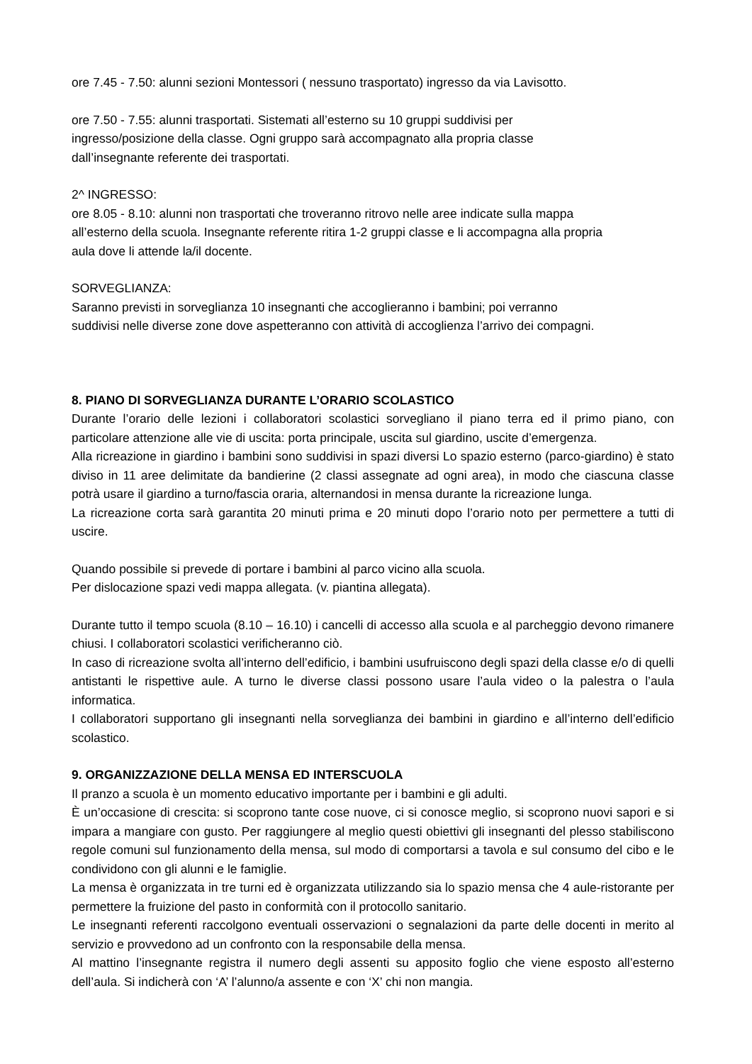ore 7.45 - 7.50: alunni sezioni Montessori ( nessuno trasportato) ingresso da via Lavisotto.
ore 7.50 - 7.55: alunni trasportati. Sistemati all’esterno su 10 gruppi suddivisi per
ingresso/posizione della classe. Ogni gruppo sarà accompagnato alla propria classe
dall’insegnante referente dei trasportati.
2^ INGRESSO:
ore 8.05 - 8.10: alunni non trasportati che troveranno ritrovo nelle aree indicate sulla mappa
all’esterno della scuola. Insegnante referente ritira 1-2 gruppi classe e li accompagna alla propria
aula dove li attende la/il docente.
SORVEGLIANZA:
Saranno previsti in sorveglianza 10 insegnanti che accoglieranno i bambini; poi verranno
suddivisi nelle diverse zone dove aspetteranno con attività di accoglienza l’arrivo dei compagni.
8. PIANO DI SORVEGLIANZA DURANTE L’ORARIO SCOLASTICO
Durante l’orario delle lezioni i collaboratori scolastici sorvegliano il piano terra ed il primo piano, con particolare attenzione alle vie di uscita: porta principale, uscita sul giardino, uscite d’emergenza.
Alla ricreazione in giardino i bambini sono suddivisi in spazi diversi Lo spazio esterno (parco-giardino) è stato diviso in 11 aree delimitate da bandierine (2 classi assegnate ad ogni area), in modo che ciascuna classe potrà usare il giardino a turno/fascia oraria, alternandosi in mensa durante la ricreazione lunga.
La ricreazione corta sarà garantita 20 minuti prima e 20 minuti dopo l’orario noto per permettere a tutti di uscire.
Quando possibile si prevede di portare i bambini al parco vicino alla scuola.
Per dislocazione spazi vedi mappa allegata. (v. piantina allegata).
Durante tutto il tempo scuola (8.10 – 16.10) i cancelli di accesso alla scuola e al parcheggio devono rimanere chiusi. I collaboratori scolastici verificheranno ciò.
In caso di ricreazione svolta all’interno dell’edificio, i bambini usufruiscono degli spazi della classe e/o di quelli antistanti le rispettive aule. A turno le diverse classi possono usare l’aula video o la palestra o l’aula informatica.
I collaboratori supportano gli insegnanti nella sorveglianza dei bambini in giardino e all’interno dell’edificio scolastico.
9. ORGANIZZAZIONE DELLA MENSA ED INTERSCUOLA
Il pranzo a scuola è un momento educativo importante per i bambini e gli adulti.
È un’occasione di crescita: si scoprono tante cose nuove, ci si conosce meglio, si scoprono nuovi sapori e si impara a mangiare con gusto. Per raggiungere al meglio questi obiettivi gli insegnanti del plesso stabiliscono regole comuni sul funzionamento della mensa, sul modo di comportarsi a tavola e sul consumo del cibo e le condividono con gli alunni e le famiglie.
La mensa è organizzata in tre turni ed è organizzata utilizzando sia lo spazio mensa che 4 aule-ristorante per permettere la fruizione del pasto in conformità con il protocollo sanitario.
Le insegnanti referenti raccolgono eventuali osservazioni o segnalazioni da parte delle docenti in merito al servizio e provvedono ad un confronto con la responsabile della mensa.
Al mattino l’insegnante registra il numero degli assenti su apposito foglio che viene esposto all’esterno dell’aula. Si indicherà con ‘A’ l’alunno/a assente e con ‘X’ chi non mangia.